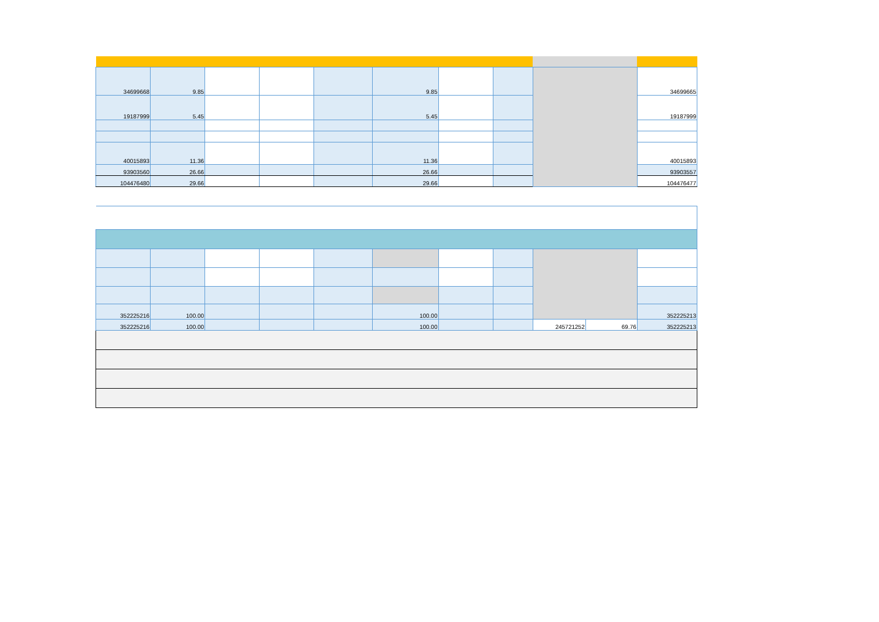| 34699668 | 9.85 | | | | 9.85 | | | | | 34699665 |
| 19187999 | 5.45 | | | | 5.45 | | | | | 19187999 |
| 40015893 | 11.36 | | | | 11.36 | | | | | 40015893 |
| 93903560 | 26.66 | | | | 26.66 | | | | | 93903557 |
| 104476480 | 29.66 | | | | 29.66 | | | | | 104476477 |
| 352225216 | 100.00 | | | | 100.00 | | | | | 352225213 |
| 352225216 | 100.00 | | | | 100.00 | | | 245721252 | 69.76 | 352225213 |